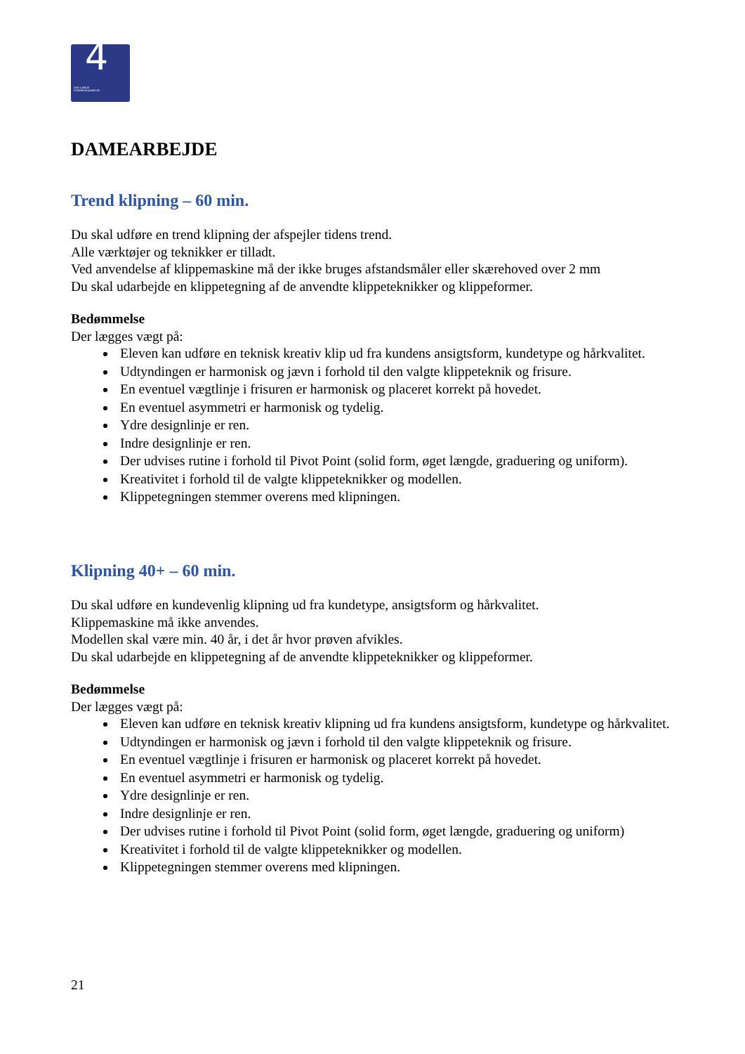4
DEN 4-ÅRIGE
FRISØRUDDANNELSE
DAMEARBEJDE
Trend klipning – 60 min.
Du skal udføre en trend klipning der afspejler tidens trend.
Alle værktøjer og teknikker er tilladt.
Ved anvendelse af klippemaskine må der ikke bruges afstandsmåler eller skærehoved over 2 mm
Du skal udarbejde en klippetegning af de anvendte klippeteknikker og klippeformer.
Bedømmelse
Der lægges vægt på:
Eleven kan udføre en teknisk kreativ klip ud fra kundens ansigtsform, kundetype og hårkvalitet.
Udtyndingen er harmonisk og jævn i forhold til den valgte klippeteknik og frisure.
En eventuel vægtlinje i frisuren er harmonisk og placeret korrekt på hovedet.
En eventuel asymmetri er harmonisk og tydelig.
Ydre designlinje er ren.
Indre designlinje er ren.
Der udvises rutine i forhold til Pivot Point (solid form, øget længde, graduering og uniform).
Kreativitet i forhold til de valgte klippeteknikker og modellen.
Klippetegningen stemmer overens med klipningen.
Klipning 40+ – 60 min.
Du skal udføre en kundevenlig klipning ud fra kundetype, ansigtsform og hårkvalitet.
Klippemaskine må ikke anvendes.
Modellen skal være min. 40 år, i det år hvor prøven afvikles.
Du skal udarbejde en klippetegning af de anvendte klippeteknikker og klippeformer.
Bedømmelse
Der lægges vægt på:
Eleven kan udføre en teknisk kreativ klipning ud fra kundens ansigtsform, kundetype og hårkvalitet.
Udtyndingen er harmonisk og jævn i forhold til den valgte klippeteknik og frisure.
En eventuel vægtlinje i frisuren er harmonisk og placeret korrekt på hovedet.
En eventuel asymmetri er harmonisk og tydelig.
Ydre designlinje er ren.
Indre designlinje er ren.
Der udvises rutine i forhold til Pivot Point (solid form, øget længde, graduering og uniform)
Kreativitet i forhold til de valgte klippeteknikker og modellen.
Klippetegningen stemmer overens med klipningen.
21